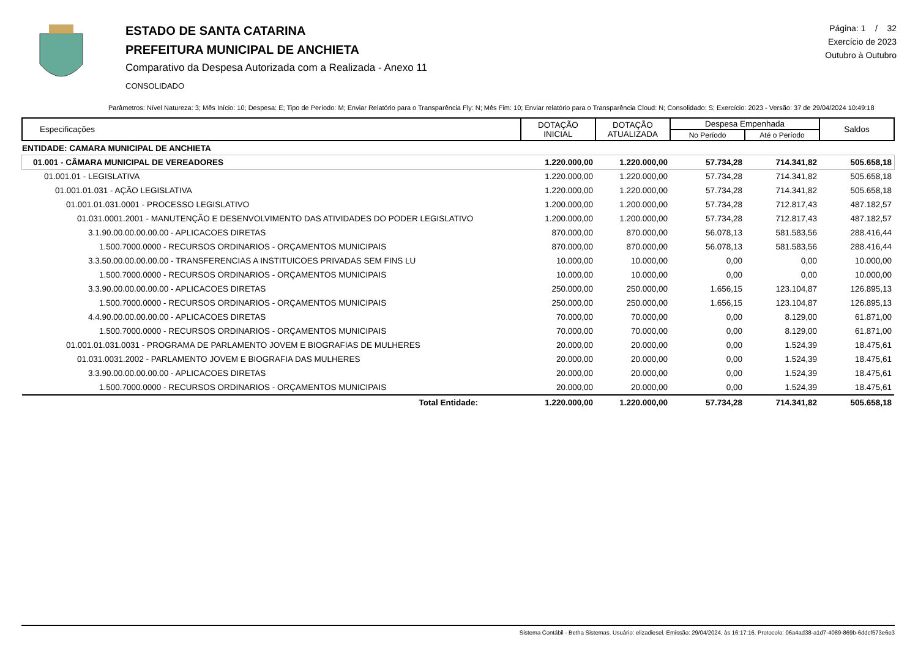ESTADO DE SANTA CATARINA
PREFEITURA MUNICIPAL DE ANCHIETA
Comparativo da Despesa Autorizada com a Realizada - Anexo 11
CONSOLIDADO
Página: 1 / 32
Exercício de 2023
Outubro à Outubro
Parâmetros: Nível Natureza: 3; Mês Início: 10; Despesa: E; Tipo de Período: M; Enviar Relatório para o Transparência Fly: N; Mês Fim: 10; Enviar relatório para o Transparência Cloud: N; Consolidado: S; Exercício: 2023 - Versão: 37 de 29/04/2024 10:49:18
| Especificações | DOTAÇÃO INICIAL | DOTAÇÃO ATUALIZADA | Despesa Empenhada | | Saldos |
| --- | --- | --- | --- | --- | --- |
| | | | No Período | Até o Período | |
| ENTIDADE: CAMARA MUNICIPAL DE ANCHIETA | | | | | |
| 01.001 - CÂMARA MUNICIPAL DE VEREADORES | 1.220.000,00 | 1.220.000,00 | 57.734,28 | 714.341,82 | 505.658,18 |
| 01.001.01 - LEGISLATIVA | 1.220.000,00 | 1.220.000,00 | 57.734,28 | 714.341,82 | 505.658,18 |
| 01.001.01.031 - AÇÃO LEGISLATIVA | 1.220.000,00 | 1.220.000,00 | 57.734,28 | 714.341,82 | 505.658,18 |
| 01.001.01.031.0001 - PROCESSO LEGISLATIVO | 1.200.000,00 | 1.200.000,00 | 57.734,28 | 712.817,43 | 487.182,57 |
| 01.031.0001.2001 - MANUTENÇÃO E DESENVOLVIMENTO DAS ATIVIDADES DO PODER LEGISLATIVO | 1.200.000,00 | 1.200.000,00 | 57.734,28 | 712.817,43 | 487.182,57 |
| 3.1.90.00.00.00.00.00 - APLICACOES DIRETAS | 870.000,00 | 870.000,00 | 56.078,13 | 581.583,56 | 288.416,44 |
| 1.500.7000.0000 - RECURSOS ORDINARIOS - ORÇAMENTOS MUNICIPAIS | 870.000,00 | 870.000,00 | 56.078,13 | 581.583,56 | 288.416,44 |
| 3.3.50.00.00.00.00.00 - TRANSFERENCIAS A INSTITUICOES PRIVADAS SEM FINS LU | 10.000,00 | 10.000,00 | 0,00 | 0,00 | 10.000,00 |
| 1.500.7000.0000 - RECURSOS ORDINARIOS - ORÇAMENTOS MUNICIPAIS | 10.000,00 | 10.000,00 | 0,00 | 0,00 | 10.000,00 |
| 3.3.90.00.00.00.00.00 - APLICACOES DIRETAS | 250.000,00 | 250.000,00 | 1.656,15 | 123.104,87 | 126.895,13 |
| 1.500.7000.0000 - RECURSOS ORDINARIOS - ORÇAMENTOS MUNICIPAIS | 250.000,00 | 250.000,00 | 1.656,15 | 123.104,87 | 126.895,13 |
| 4.4.90.00.00.00.00.00 - APLICACOES DIRETAS | 70.000,00 | 70.000,00 | 0,00 | 8.129,00 | 61.871,00 |
| 1.500.7000.0000 - RECURSOS ORDINARIOS - ORÇAMENTOS MUNICIPAIS | 70.000,00 | 70.000,00 | 0,00 | 8.129,00 | 61.871,00 |
| 01.001.01.031.0031 - PROGRAMA DE PARLAMENTO JOVEM E BIOGRAFIAS DE MULHERES | 20.000,00 | 20.000,00 | 0,00 | 1.524,39 | 18.475,61 |
| 01.031.0031.2002 - PARLAMENTO JOVEM E BIOGRAFIA DAS MULHERES | 20.000,00 | 20.000,00 | 0,00 | 1.524,39 | 18.475,61 |
| 3.3.90.00.00.00.00.00 - APLICACOES DIRETAS | 20.000,00 | 20.000,00 | 0,00 | 1.524,39 | 18.475,61 |
| 1.500.7000.0000 - RECURSOS ORDINARIOS - ORÇAMENTOS MUNICIPAIS | 20.000,00 | 20.000,00 | 0,00 | 1.524,39 | 18.475,61 |
| Total Entidade: | 1.220.000,00 | 1.220.000,00 | 57.734,28 | 714.341,82 | 505.658,18 |
Sistema Contábil - Betha Sistemas. Usuário: elizadiesel. Emissão: 29/04/2024, às 16:17:16. Protocolo: 06a4ad38-a1d7-4089-869b-6ddcf573e6e3